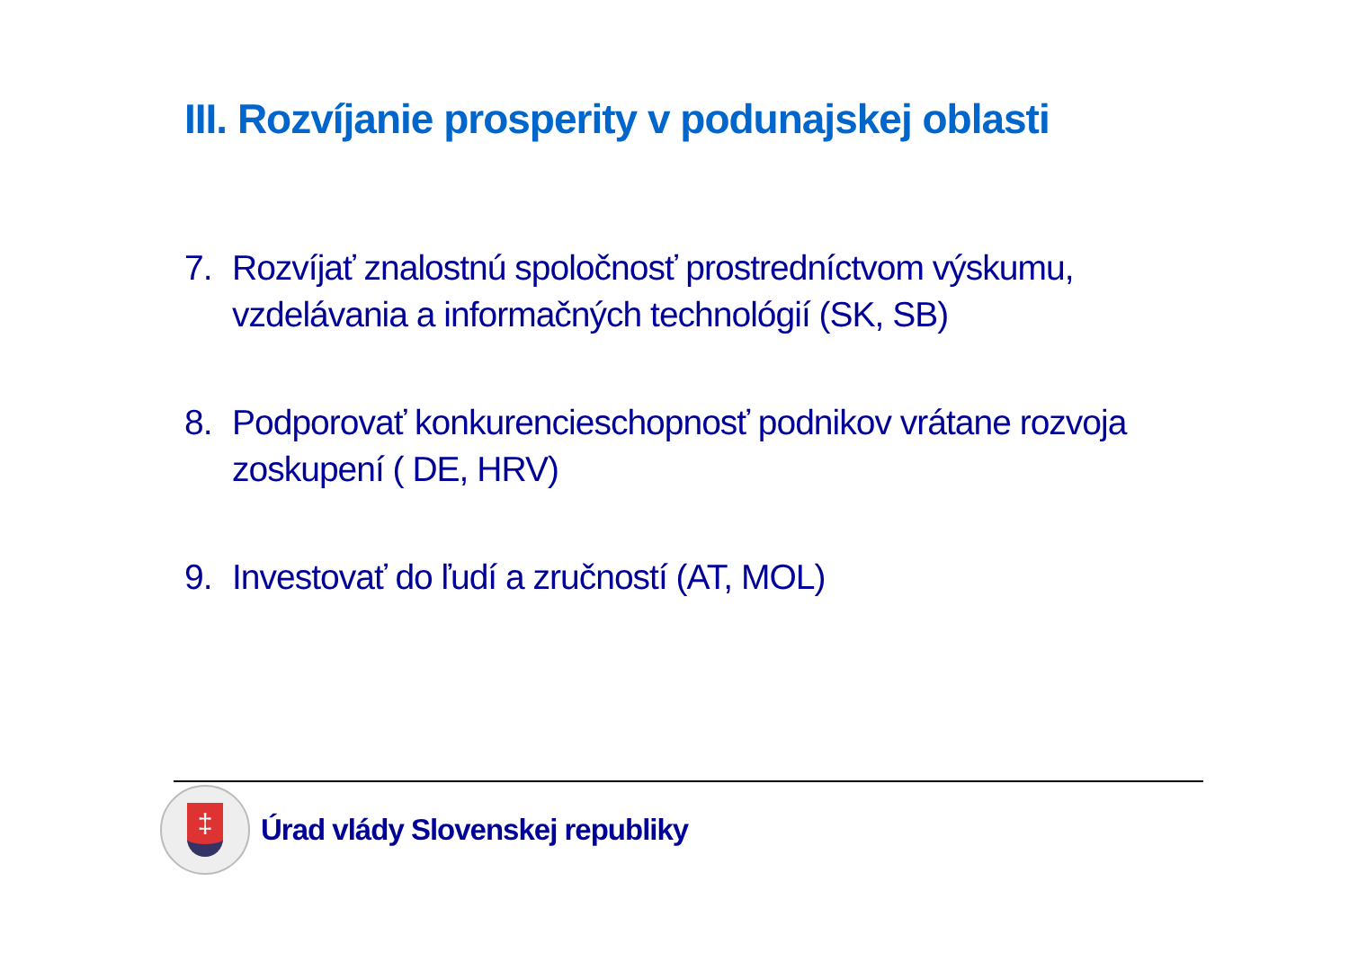III. Rozvíjanie prosperity v podunajskej oblasti
7. Rozvíjať znalostnú spoločnosť prostredníctvom výskumu, vzdelávania a informačných technológií (SK, SB)
8. Podporovať konkurencieschopnosť podnikov vrátane rozvoja zoskupení ( DE, HRV)
9. Investovať do ľudí a zručností (AT, MOL)
‡
Úrad vlády Slovenskej republiky